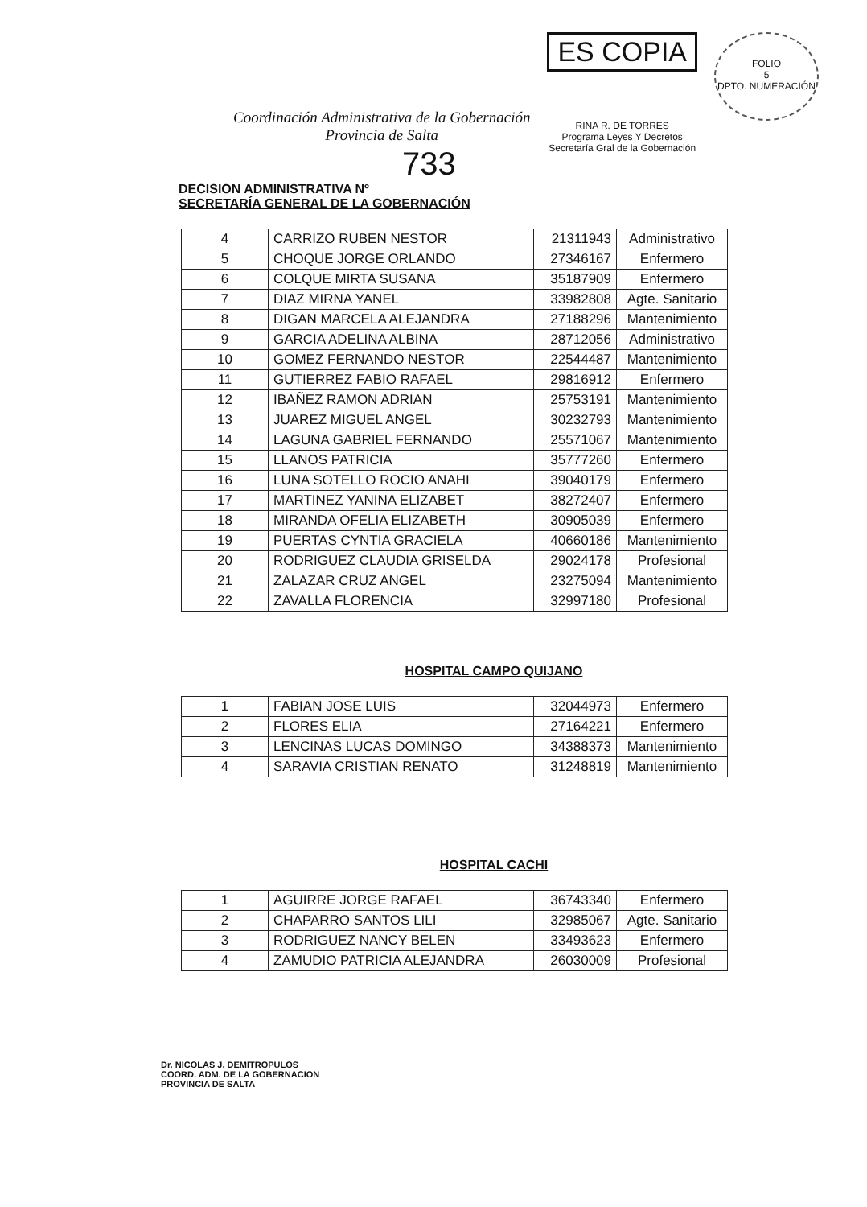Coordinación Administrativa de la Gobernación
Provincia de Salta
ES COPIA
RINA R. DE TORRES
Programa Leyes Y Decretos
Secretaría Gral de la Gobernación
FOLIO
5
DPTO. NUMERACIÓN
733
DECISION ADMINISTRATIVA Nº
SECRETARÍA GENERAL DE LA GOBERNACIÓN
| 4 | CARRIZO RUBEN NESTOR | 21311943 | Administrativo |
| 5 | CHOQUE JORGE ORLANDO | 27346167 | Enfermero |
| 6 | COLQUE MIRTA SUSANA | 35187909 | Enfermero |
| 7 | DIAZ MIRNA YANEL | 33982808 | Agte. Sanitario |
| 8 | DIGAN MARCELA ALEJANDRA | 27188296 | Mantenimiento |
| 9 | GARCIA ADELINA ALBINA | 28712056 | Administrativo |
| 10 | GOMEZ FERNANDO NESTOR | 22544487 | Mantenimiento |
| 11 | GUTIERREZ FABIO RAFAEL | 29816912 | Enfermero |
| 12 | IBAÑEZ RAMON ADRIAN | 25753191 | Mantenimiento |
| 13 | JUAREZ MIGUEL ANGEL | 30232793 | Mantenimiento |
| 14 | LAGUNA GABRIEL FERNANDO | 25571067 | Mantenimiento |
| 15 | LLANOS PATRICIA | 35777260 | Enfermero |
| 16 | LUNA SOTELLO ROCIO ANAHI | 39040179 | Enfermero |
| 17 | MARTINEZ YANINA ELIZABET | 38272407 | Enfermero |
| 18 | MIRANDA OFELIA ELIZABETH | 30905039 | Enfermero |
| 19 | PUERTAS CYNTIA GRACIELA | 40660186 | Mantenimiento |
| 20 | RODRIGUEZ CLAUDIA GRISELDA | 29024178 | Profesional |
| 21 | ZALAZAR CRUZ ANGEL | 23275094 | Mantenimiento |
| 22 | ZAVALLA FLORENCIA | 32997180 | Profesional |
HOSPITAL CAMPO QUIJANO
| 1 | FABIAN JOSE LUIS | 32044973 | Enfermero |
| 2 | FLORES ELIA | 27164221 | Enfermero |
| 3 | LENCINAS LUCAS DOMINGO | 34388373 | Mantenimiento |
| 4 | SARAVIA CRISTIAN RENATO | 31248819 | Mantenimiento |
HOSPITAL CACHI
| 1 | AGUIRRE JORGE RAFAEL | 36743340 | Enfermero |
| 2 | CHAPARRO SANTOS LILI | 32985067 | Agte. Sanitario |
| 3 | RODRIGUEZ NANCY BELEN | 33493623 | Enfermero |
| 4 | ZAMUDIO PATRICIA ALEJANDRA | 26030009 | Profesional |
Dr. NICOLAS J. DEMITROPULOS
COORD. ADM. DE LA GOBERNACION
PROVINCIA DE SALTA